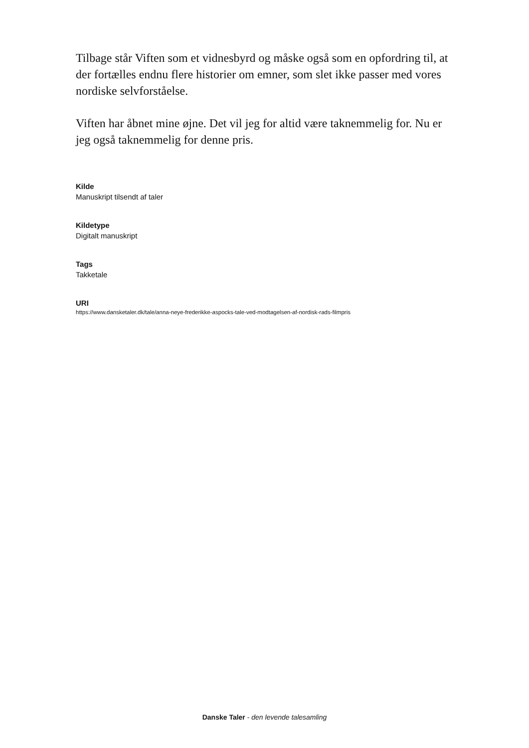Tilbage står Viften som et vidnesbyrd og måske også som en opfordring til, at der fortælles endnu flere historier om emner, som slet ikke passer med vores nordiske selvforståelse.
Viften har åbnet mine øjne. Det vil jeg for altid være taknemmelig for. Nu er jeg også taknemmelig for denne pris.
Kilde
Manuskript tilsendt af taler
Kildetype
Digitalt manuskript
Tags
Takketale
URI
https://www.dansketaler.dk/tale/anna-neye-frederikke-aspocks-tale-ved-modtagelsen-af-nordisk-rads-filmpris
Danske Taler - den levende talesamling